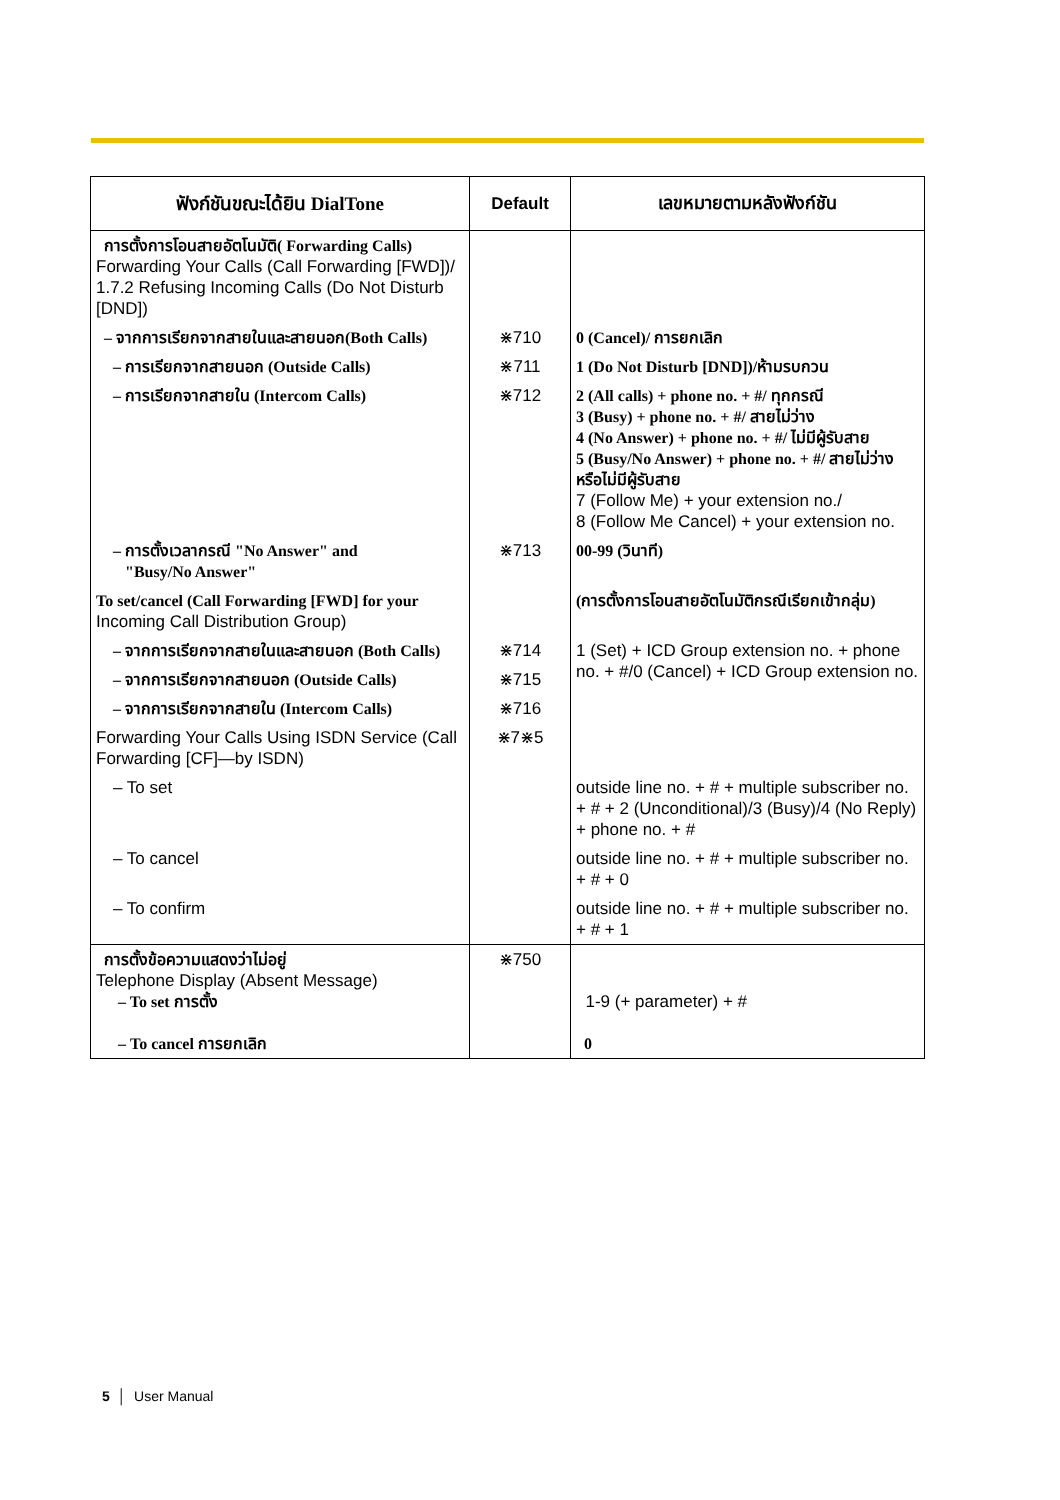| ฟังก์ชันขณะได้ยิน DialTone | Default | เลขหมายตามหลังฟังก์ชัน |
| --- | --- | --- |
| การตั้งการโอนสายอัตโนมัติ( Forwarding Calls) Forwarding Your Calls (Call Forwarding [FWD])/ 1.7.2 Refusing Incoming Calls (Do Not Disturb [DND]) | | |
| – จากการเรียกจากสายในและสายนอก(Both Calls) | ⋇710 | 0 (Cancel)/ การยกเลิก |
| – การเรียกจากสายนอก (Outside Calls) | ⋇711 | 1 (Do Not Disturb [DND])/ห้ามรบกวน |
| – การเรียกจากสายใน (Intercom Calls) | ⋇712 | 2 (All calls) + phone no. + #/ ทุกกรณี 3 (Busy) + phone no. + #/ สายไม่ว่าง 4 (No Answer) + phone no. + #/ ไม่มีผู้รับสาย 5 (Busy/No Answer) + phone no. + #/ สายไม่ว่างหรือไม่มีผู้รับสาย 7 (Follow Me) + your extension no./ 8 (Follow Me Cancel) + your extension no. |
| – การตั้งเวลากรณี "No Answer" and "Busy/No Answer" | ⋇713 | 00-99 (วินาที) |
| To set/cancel (Call Forwarding [FWD] for your Incoming Call Distribution Group) | | (การตั้งการโอนสายอัตโนมัติกรณีเรียกเข้ากลุ่ม) |
| – จากการเรียกจากสายในและสายนอก (Both Calls) | ⋇714 | 1 (Set) + ICD Group extension no. + phone no. + #/0 (Cancel) + ICD Group extension no. |
| – จากการเรียกจากสายนอก (Outside Calls) | ⋇715 | |
| – จากการเรียกจากสายใน (Intercom Calls) | ⋇716 | |
| Forwarding Your Calls Using ISDN Service (Call Forwarding [CF]—by ISDN) | ⋇7⋇5 | |
| – To set | | outside line no. + # + multiple subscriber no. + # + 2 (Unconditional)/3 (Busy)/4 (No Reply) + phone no. + # |
| – To cancel | | outside line no. + # + multiple subscriber no. + # + 0 |
| – To confirm | | outside line no. + # + multiple subscriber no. + # + 1 |
| การตั้งข้อความแสดงว่าไม่อยู่ Telephone Display (Absent Message) – To set การตั้ง – To cancel การยกเลิก | ⋇750 | 1-9 (+ parameter) + # 0 |
5 │ User Manual